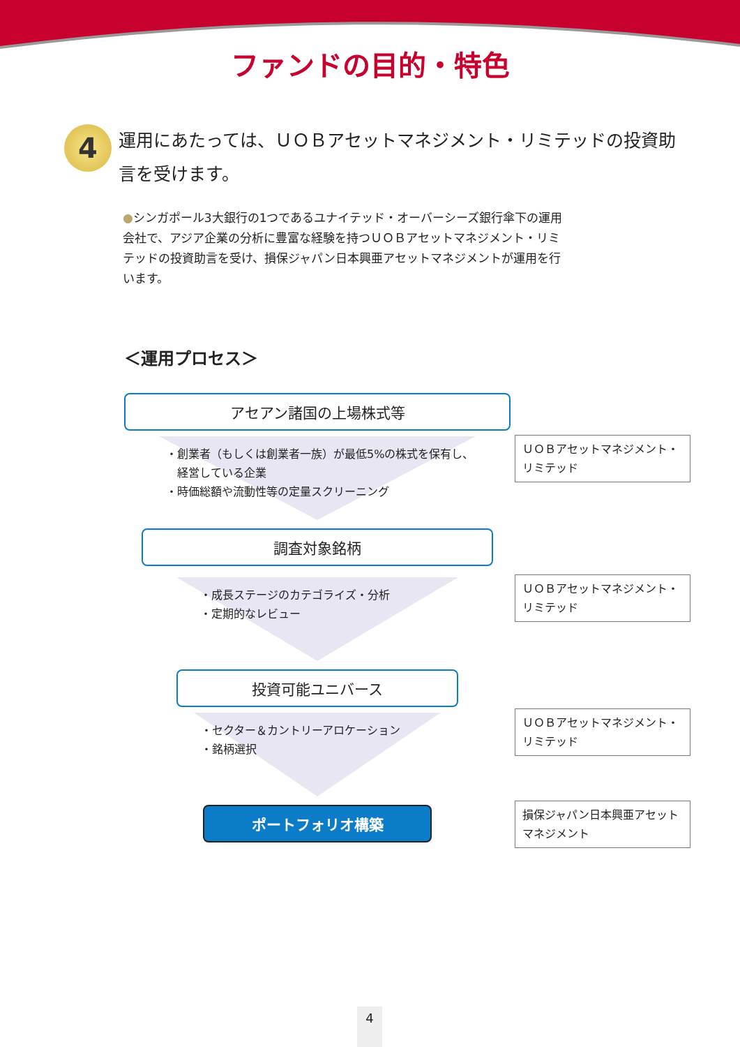ファンドの目的・特色
4
運用にあたっては、ＵＯＢアセットマネジメント・リミテッドの投資助言を受けます。
●シンガポール3大銀行の1つであるユナイテッド・オーバーシーズ銀行傘下の運用会社で、アジア企業の分析に豊富な経験を持つＵＯＢアセットマネジメント・リミテッドの投資助言を受け、損保ジャパン日本興亜アセットマネジメントが運用を行います。
＜運用プロセス＞
アセアン諸国の上場株式等
・創業者（もしくは創業者一族）が最低5%の株式を保有し、
　経営している企業
・時価総額や流動性等の定量スクリーニング
ＵＯＢアセットマネジメント・リミテッド
調査対象銘柄
・成長ステージのカテゴライズ・分析
・定期的なレビュー
ＵＯＢアセットマネジメント・リミテッド
投資可能ユニバース
・セクター＆カントリーアロケーション
・銘柄選択
ＵＯＢアセットマネジメント・リミテッド
ポートフォリオ構築
損保ジャパン日本興亜アセットマネジメント
4